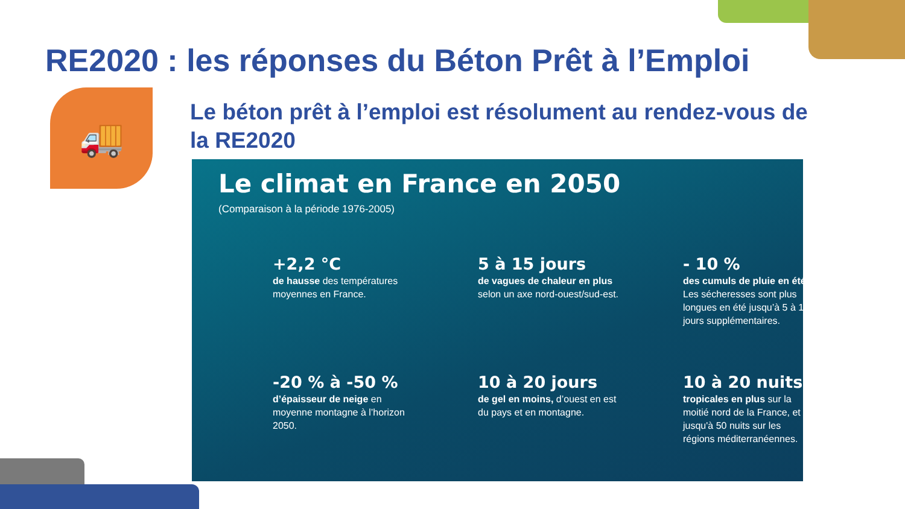RE2020 : les réponses du Béton Prêt à l’Emploi
🚚
Le béton prêt à l’emploi est résolument au rendez-vous de la RE2020
Le climat en France en 2050
(Comparaison à la période 1976-2005)
+2,2 °C
de hausse des températures moyennes en France.
5 à 15 jours
de vagues de chaleur en plus selon un axe nord-ouest/sud-est.
- 10 %
des cumuls de pluie en été. Les sécheresses sont plus longues en été jusqu’à 5 à 10 jours supplémentaires.
-20 % à -50 %
d’épaisseur de neige en moyenne montagne à l’horizon 2050.
10 à 20 jours
de gel en moins, d’ouest en est du pays et en montagne.
10 à 20 nuits
tropicales en plus sur la moitié nord de la France, et jusqu'à 50 nuits sur les régions méditerranéennes.